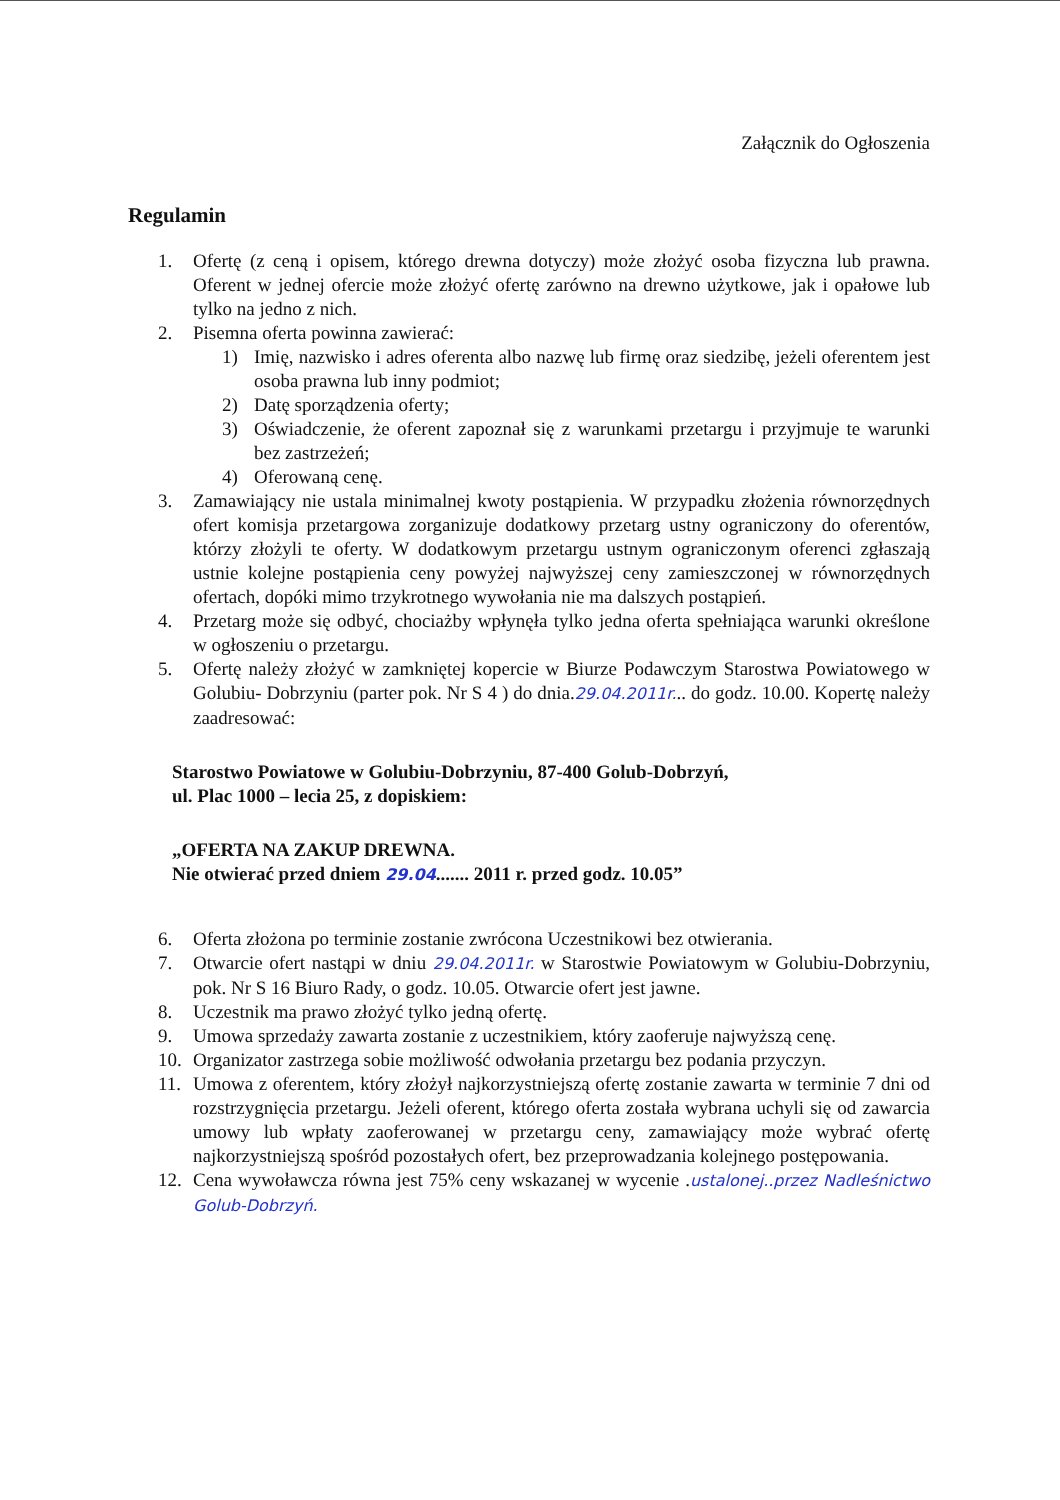Załącznik do Ogłoszenia
Regulamin
1. Ofertę (z ceną i opisem, którego drewna dotyczy) może złożyć osoba fizyczna lub prawna. Oferent w jednej ofercie może złożyć ofertę zarówno na drewno użytkowe, jak i opałowe lub tylko na jedno z nich.
2. Pisemna oferta powinna zawierać:
1) Imię, nazwisko i adres oferenta albo nazwę lub firmę oraz siedzibę, jeżeli oferentem jest osoba prawna lub inny podmiot;
2) Datę sporządzenia oferty;
3) Oświadczenie, że oferent zapoznał się z warunkami przetargu i przyjmuje te warunki bez zastrzeżeń;
4) Oferowaną cenę.
3. Zamawiający nie ustala minimalnej kwoty postąpienia. W przypadku złożenia równorzędnych ofert komisja przetargowa zorganizuje dodatkowy przetarg ustny ograniczony do oferentów, którzy złożyli te oferty. W dodatkowym przetargu ustnym ograniczonym oferenci zgłaszają ustnie kolejne postąpienia ceny powyżej najwyższej ceny zamieszczonej w równorzędnych ofertach, dopóki mimo trzykrotnego wywołania nie ma dalszych postąpień.
4. Przetarg może się odbyć, chociażby wpłynęła tylko jedna oferta spełniająca warunki określone w ogłoszeniu o przetargu.
5. Ofertę należy złożyć w zamkniętej kopercie w Biurze Podawczym Starostwa Powiatowego w Golubiu- Dobrzyniu (parter pok. Nr S 4 ) do dnia.29.04.2011r... do godz. 10.00. Kopertę należy zaadresować:
Starostwo Powiatowe w Golubiu-Dobrzyniu, 87-400 Golub-Dobrzyń,
ul. Plac 1000 – lecia 25, z dopiskiem:
„OFERTA NA ZAKUP DREWNA.
Nie otwierać przed dniem 29.04....... 2011 r. przed godz. 10.05”
6. Oferta złożona po terminie zostanie zwrócona Uczestnikowi bez otwierania.
7. Otwarcie ofert nastąpi w dniu 29.04.2011r. w Starostwie Powiatowym w Golubiu-Dobrzyniu, pok. Nr S 16 Biuro Rady, o godz. 10.05. Otwarcie ofert jest jawne.
8. Uczestnik ma prawo złożyć tylko jedną ofertę.
9. Umowa sprzedaży zawarta zostanie z uczestnikiem, który zaoferuje najwyższą cenę.
10. Organizator zastrzega sobie możliwość odwołania przetargu bez podania przyczyn.
11. Umowa z oferentem, który złożył najkorzystniejszą ofertę zostanie zawarta w terminie 7 dni od rozstrzygnięcia przetargu. Jeżeli oferent, którego oferta została wybrana uchyli się od zawarcia umowy lub wpłaty zaoferowanej w przetargu ceny, zamawiający może wybrać ofertę najkorzystniejszą spośród pozostałych ofert, bez przeprowadzania kolejnego postępowania.
12. Cena wywoławcza równa jest 75% ceny wskazanej w wycenie .ustalonej..przez Nadleśnictwo Golub-Dobrzyń.